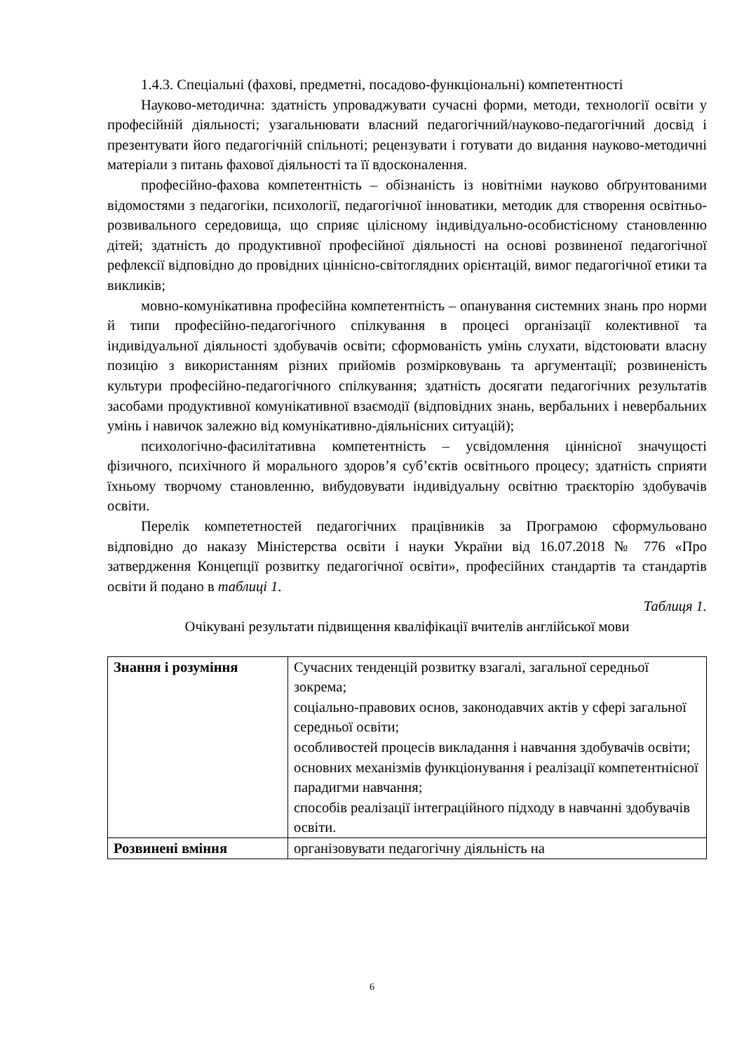1.4.3. Спеціальні (фахові, предметні, посадово-функціональні) компетентності
Науково-методична: здатність упроваджувати сучасні форми, методи, технології освіти у професійній діяльності; узагальнювати власний педагогічний/науково-педагогічний досвід і презентувати його педагогічній спільноті; рецензувати і готувати до видання науково-методичні матеріали з питань фахової діяльності та її вдосконалення.
професійно-фахова компетентність – обізнаність із новітніми науково обґрунтованими відомостями з педагогіки, психології, педагогічної інноватики, методик для створення освітньо-розвивального середовища, що сприяє цілісному індивідуально-особистісному становленню дітей; здатність до продуктивної професійної діяльності на основі розвиненої педагогічної рефлексії відповідно до провідних ціннісно-світоглядних орієнтацій, вимог педагогічної етики та викликів;
мовно-комунікативна професійна компетентність – опанування системних знань про норми й типи професійно-педагогічного спілкування в процесі організації колективної та індивідуальної діяльності здобувачів освіти; сформованість умінь слухати, відстоювати власну позицію з використанням різних прийомів розмірковувань та аргументації; розвиненість культури професійно-педагогічного спілкування; здатність досягати педагогічних результатів засобами продуктивної комунікативної взаємодії (відповідних знань, вербальних і невербальних умінь і навичок залежно від комунікативно-діяльнісних ситуацій);
психологічно-фасилітативна компетентність – усвідомлення ціннісної значущості фізичного, психічного й морального здоров’я суб’єктів освітнього процесу; здатність сприяти їхньому творчому становленню, вибудовувати індивідуальну освітню траєкторію здобувачів освіти.
Перелік компететностей педагогічних працівників за Програмою сформульовано відповідно до наказу Міністерства освіти і науки України від 16.07.2018 № 776 «Про затвердження Концепції розвитку педагогічної освіти», професійних стандартів та стандартів освіти й подано в таблиці 1.
Таблиця 1.
Очікувані результати підвищення кваліфікації вчителів англійської мови
| Знання і розуміння | Сучасних тенденцій розвитку взагалі, загальної середньої зокрема; соціально-правових основ, законодавчих актів у сфері загальної середньої освіти; особливостей процесів викладання і навчання здобувачів освіти; основних механізмів функціонування і реалізації компетентнісної парадигми навчання; способів реалізації інтеграційного підходу в навчанні здобувачів освіти. |
| Розвинені вміння | організовувати педагогічну діяльність на |
6